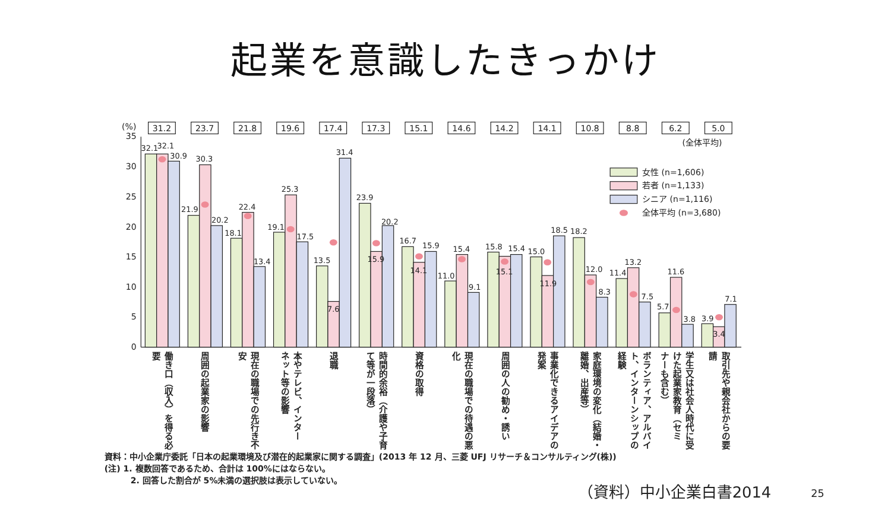起業を意識したきっかけ
(%)
31.2
23.7
21.8
19.6
17.4
17.3
15.1
14.6
14.2
14.1
10.8
8.8
6.2
5.0
(全体平均)
35
30
25
20
15
10
5
0
女性 (n=1,606)
若者 (n=1,133)
シニア (n=1,116)
全体平均 (n=3,680)
32.1
32.1
30.9
21.9
30.3
20.2
18.1
22.4
13.4
19.1
25.3
17.5
13.5
7.6
31.4
23.9
15.9
20.2
16.7
14.1
15.9
11.0
15.4
9.1
15.8
15.1
15.4
15.0
11.9
18.5
18.2
12.0
8.3
11.4
13.2
7.5
5.7
11.6
3.8
3.9
3.4
7.1
働き口（収入）を得る必
要
周囲の起業家の影響
現在の職場での先行き不
安
本やテレビ、インター
ネット等の影響
退職
時間的余裕（介護や子育
て等が一段落）
資格の取得
現在の職場での待遇の悪
化
周囲の人の勧め・誘い
事業化できるアイデアの
発案
家庭環境の変化（結婚・
離婚、出産等）
経験
ボランティア、アルバイ
ト、インターンシップの
学生又は社会人時代に受
けた起業家教育（セミ
ナーも含む）
取引先や親会社からの要
請
資料：中小企業庁委託「日本の起業環境及び潜在的起業家に関する調査」(2013 年 12 月、三菱 UFJ リサーチ＆コンサルティング(株))
(注) 1. 複数回答であるため、合計は 100%にはならない。
2. 回答した割合が 5%未満の選択肢は表示していない。
（資料）中小企業白書2014
25